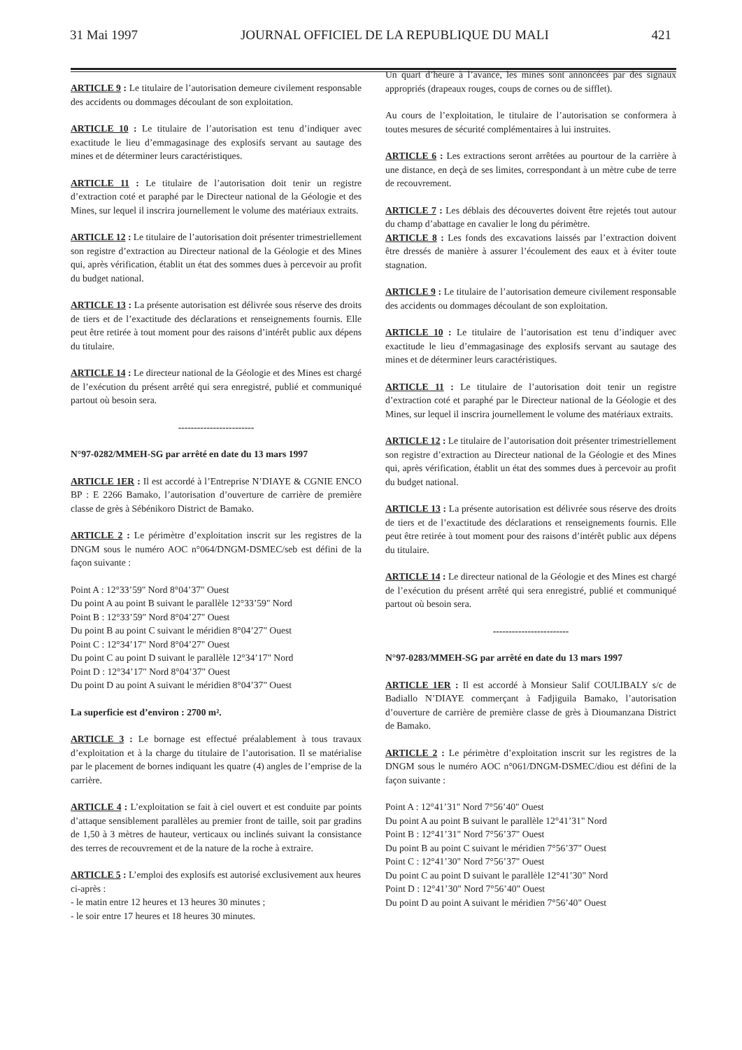31 Mai 1997 JOURNAL OFFICIEL DE LA REPUBLIQUE DU MALI 421
ARTICLE 9 : Le titulaire de l’autorisation demeure civilement responsable des accidents ou dommages découlant de son exploitation.
ARTICLE 10 : Le titulaire de l’autorisation est tenu d’indiquer avec exactitude le lieu d’emmagasinage des explosifs servant au sautage des mines et de déterminer leurs caractéristiques.
ARTICLE 11 : Le titulaire de l’autorisation doit tenir un registre d’extraction coté et paraphé par le Directeur national de la Géologie et des Mines, sur lequel il inscrira journellement le volume des matériaux extraits.
ARTICLE 12 : Le titulaire de l’autorisation doit présenter trimestriellement son registre d’extraction au Directeur national de la Géologie et des Mines qui, après vérification, établit un état des sommes dues à percevoir au profit du budget national.
ARTICLE 13 : La présente autorisation est délivrée sous réserve des droits de tiers et de l’exactitude des déclarations et renseignements fournis. Elle peut être retirée à tout moment pour des raisons d’intérêt public aux dépens du titulaire.
ARTICLE 14 : Le directeur national de la Géologie et des Mines est chargé de l’exécution du présent arrêté qui sera enregistré, publié et communiqué partout où besoin sera.
------------------------
N°97-0282/MMEH-SG par arrêté en date du 13 mars 1997
ARTICLE 1ER : Il est accordé à l’Entreprise N’DIAYE & CGNIE ENCO BP : E 2266 Bamako, l’autorisation d’ouverture de carrière de première classe de grès à Sébénikoro District de Bamako.
ARTICLE 2 : Le périmètre d’exploitation inscrit sur les registres de la DNGM sous le numéro AOC n°064/DNGM-DSMEC/seb est défini de la façon suivante :
Point A : 12°33’59" Nord 8°04’37" Ouest
Du point A au point B suivant le parallèle 12°33’59" Nord
Point B : 12°33’59" Nord 8°04’27" Ouest
Du point B au point C suivant le méridien 8°04’27" Ouest
Point C : 12°34’17" Nord 8°04’27" Ouest
Du point C au point D suivant le parallèle 12°34’17" Nord
Point D : 12°34’17" Nord 8°04’37" Ouest
Du point D au point A suivant le méridien 8°04’37" Ouest
La superficie est d’environ : 2700 m².
ARTICLE 3 : Le bornage est effectué préalablement à tous travaux d’exploitation et à la charge du titulaire de l’autorisation. Il se matérialise par le placement de bornes indiquant les quatre (4) angles de l’emprise de la carrière.
ARTICLE 4 : L’exploitation se fait à ciel ouvert et est conduite par points d’attaque sensiblement parallèles au premier front de taille, soit par gradins de 1,50 à 3 mètres de hauteur, verticaux ou inclinés suivant la consistance des terres de recouvrement et de la nature de la roche à extraire.
ARTICLE 5 : L’emploi des explosifs est autorisé exclusivement aux heures ci-après :
- le matin entre 12 heures et 13 heures 30 minutes ;
- le soir entre 17 heures et 18 heures 30 minutes.
Un quart d’heure à l’avance, les mines sont annoncées par des signaux appropriés (drapeaux rouges, coups de cornes ou de sifflet).
Au cours de l’exploitation, le titulaire de l’autorisation se conformera à toutes mesures de sécurité complémentaires à lui instruites.
ARTICLE 6 : Les extractions seront arrêtées au pourtour de la carrière à une distance, en deçà de ses limites, correspondant à un mètre cube de terre de recouvrement.
ARTICLE 7 : Les déblais des découvertes doivent être rejetés tout autour du champ d’abattage en cavalier le long du périmètre.
ARTICLE 8 : Les fonds des excavations laissés par l’extraction doivent être dressés de manière à assurer l’écoulement des eaux et à éviter toute stagnation.
ARTICLE 9 : Le titulaire de l’autorisation demeure civilement responsable des accidents ou dommages découlant de son exploitation.
ARTICLE 10 : Le titulaire de l’autorisation est tenu d’indiquer avec exactitude le lieu d’emmagasinage des explosifs servant au sautage des mines et de déterminer leurs caractéristiques.
ARTICLE 11 : Le titulaire de l’autorisation doit tenir un registre d’extraction coté et paraphé par le Directeur national de la Géologie et des Mines, sur lequel il inscrira journellement le volume des matériaux extraits.
ARTICLE 12 : Le titulaire de l’autorisation doit présenter trimestriellement son registre d’extraction au Directeur national de la Géologie et des Mines qui, après vérification, établit un état des sommes dues à percevoir au profit du budget national.
ARTICLE 13 : La présente autorisation est délivrée sous réserve des droits de tiers et de l’exactitude des déclarations et renseignements fournis. Elle peut être retirée à tout moment pour des raisons d’intérêt public aux dépens du titulaire.
ARTICLE 14 : Le directeur national de la Géologie et des Mines est chargé de l’exécution du présent arrêté qui sera enregistré, publié et communiqué partout où besoin sera.
------------------------
N°97-0283/MMEH-SG par arrêté en date du 13 mars 1997
ARTICLE 1ER : Il est accordé à Monsieur Salif COULIBALY s/c de Badiallo N’DIAYE commerçant à Fadjiguila Bamako, l’autorisation d’ouverture de carrière de première classe de grès à Dioumanzana District de Bamako.
ARTICLE 2 : Le périmètre d’exploitation inscrit sur les registres de la DNGM sous le numéro AOC n°061/DNGM-DSMEC/diou est défini de la façon suivante :
Point A : 12°41’31" Nord 7°56’40" Ouest
Du point A au point B suivant le parallèle 12°41’31" Nord
Point B : 12°41’31" Nord 7°56’37" Ouest
Du point B au point C suivant le méridien 7°56’37" Ouest
Point C : 12°41’30" Nord 7°56’37" Ouest
Du point C au point D suivant le parallèle 12°41’30" Nord
Point D : 12°41’30" Nord 7°56’40" Ouest
Du point D au point A suivant le méridien 7°56’40" Ouest